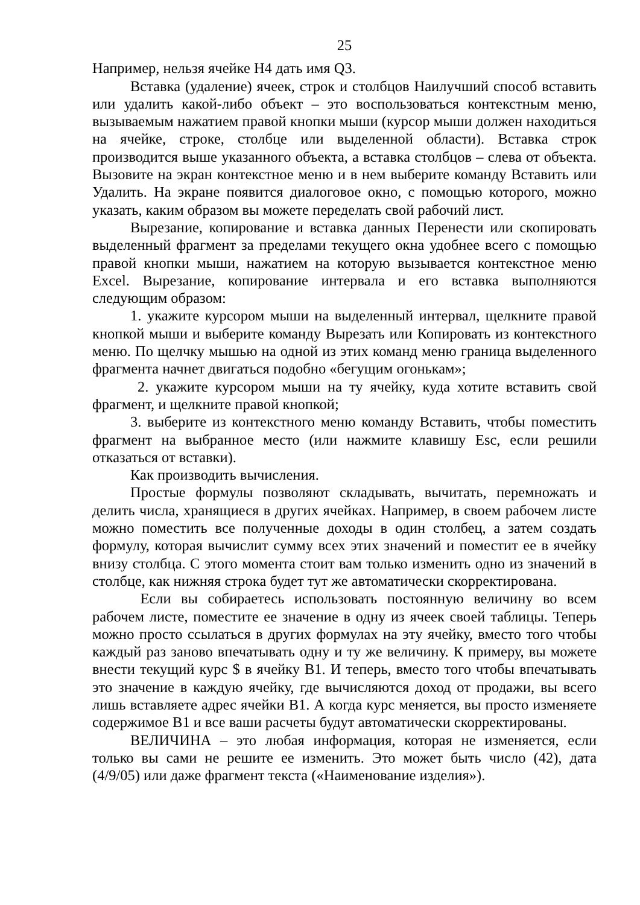25
Например, нельзя ячейке H4 дать имя Q3.
Вставка (удаление) ячеек, строк и столбцов Наилучший способ вставить или удалить какой-либо объект – это воспользоваться контекстным меню, вызываемым нажатием правой кнопки мыши (курсор мыши должен находиться на ячейке, строке, столбце или выделенной области). Вставка строк производится выше указанного объекта, а вставка столбцов – слева от объекта. Вызовите на экран контекстное меню и в нем выберите команду Вставить или Удалить. На экране появится диалоговое окно, с помощью которого, можно указать, каким образом вы можете переделать свой рабочий лист.
Вырезание, копирование и вставка данных Перенести или скопировать выделенный фрагмент за пределами текущего окна удобнее всего с помощью правой кнопки мыши, нажатием на которую вызывается контекстное меню Excel. Вырезание, копирование интервала и его вставка выполняются следующим образом:
1. укажите курсором мыши на выделенный интервал, щелкните правой кнопкой мыши и выберите команду Вырезать или Копировать из контекстного меню. По щелчку мышью на одной из этих команд меню граница выделенного фрагмента начнет двигаться подобно «бегущим огонькам»;
2. укажите курсором мыши на ту ячейку, куда хотите вставить свой фрагмент, и щелкните правой кнопкой;
3. выберите из контекстного меню команду Вставить, чтобы поместить фрагмент на выбранное место (или нажмите клавишу Esc, если решили отказаться от вставки).
Как производить вычисления.
Простые формулы позволяют складывать, вычитать, перемножать и делить числа, хранящиеся в других ячейках. Например, в своем рабочем листе можно поместить все полученные доходы в один столбец, а затем создать формулу, которая вычислит сумму всех этих значений и поместит ее в ячейку внизу столбца. С этого момента стоит вам только изменить одно из значений в столбце, как нижняя строка будет тут же автоматически скорректирована.
Если вы собираетесь использовать постоянную величину во всем рабочем листе, поместите ее значение в одну из ячеек своей таблицы. Теперь можно просто ссылаться в других формулах на эту ячейку, вместо того чтобы каждый раз заново впечатывать одну и ту же величину. К примеру, вы можете внести текущий курс $ в ячейку B1. И теперь, вместо того чтобы впечатывать это значение в каждую ячейку, где вычисляются доход от продажи, вы всего лишь вставляете адрес ячейки B1. А когда курс меняется, вы просто изменяете содержимое B1 и все ваши расчеты будут автоматически скорректированы.
ВЕЛИЧИНА – это любая информация, которая не изменяется, если только вы сами не решите ее изменить. Это может быть число (42), дата (4/9/05) или даже фрагмент текста («Наименование изделия»).